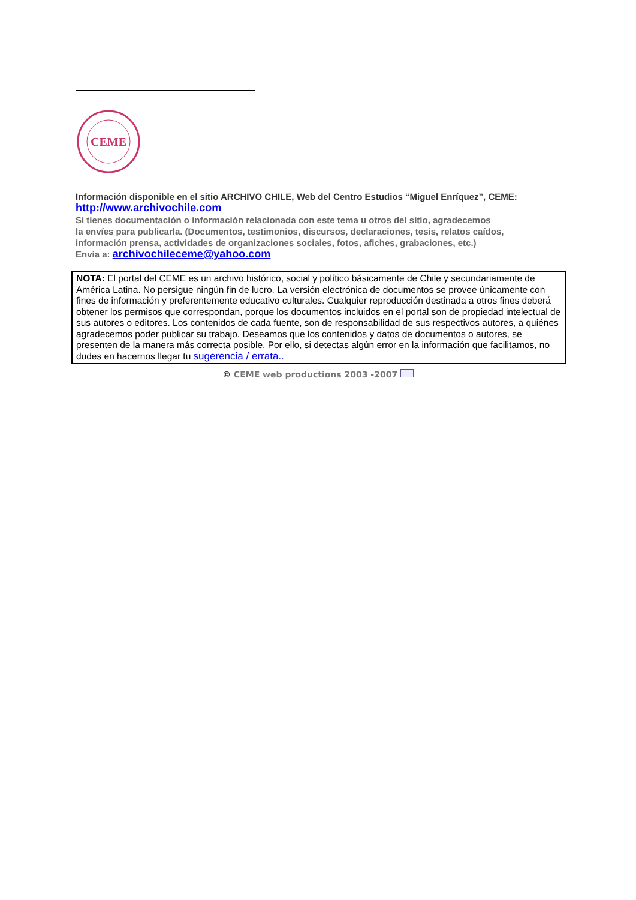CEME
Información disponible en el sitio ARCHIVO CHILE, Web del Centro Estudios “Miguel Enríquez”, CEME:
http://www.archivochile.com
Si tienes documentación o información relacionada con este tema u otros del sitio, agradecemos
la envíes para publicarla. (Documentos, testimonios, discursos, declaraciones, tesis, relatos caídos,
información prensa, actividades de organizaciones sociales, fotos, afiches, grabaciones, etc.)
Envía a: archivochileceme@yahoo.com
NOTA: El portal del CEME es un archivo histórico, social y político básicamente de Chile y secundariamente de América Latina. No persigue ningún fin de lucro. La versión electrónica de documentos se provee únicamente con fines de información y preferentemente educativo culturales. Cualquier reproducción destinada a otros fines deberá obtener los permisos que correspondan, porque los documentos incluidos en el portal son de propiedad intelectual de sus autores o editores. Los contenidos de cada fuente, son de responsabilidad de sus respectivos autores, a quiénes agradecemos poder publicar su trabajo. Deseamos que los contenidos y datos de documentos o autores, se presenten de la manera más correcta posible. Por ello, si detectas algún error en la información que facilitamos, no dudes en hacernos llegar tu sugerencia / errata..
© CEME web productions 2003 -2007